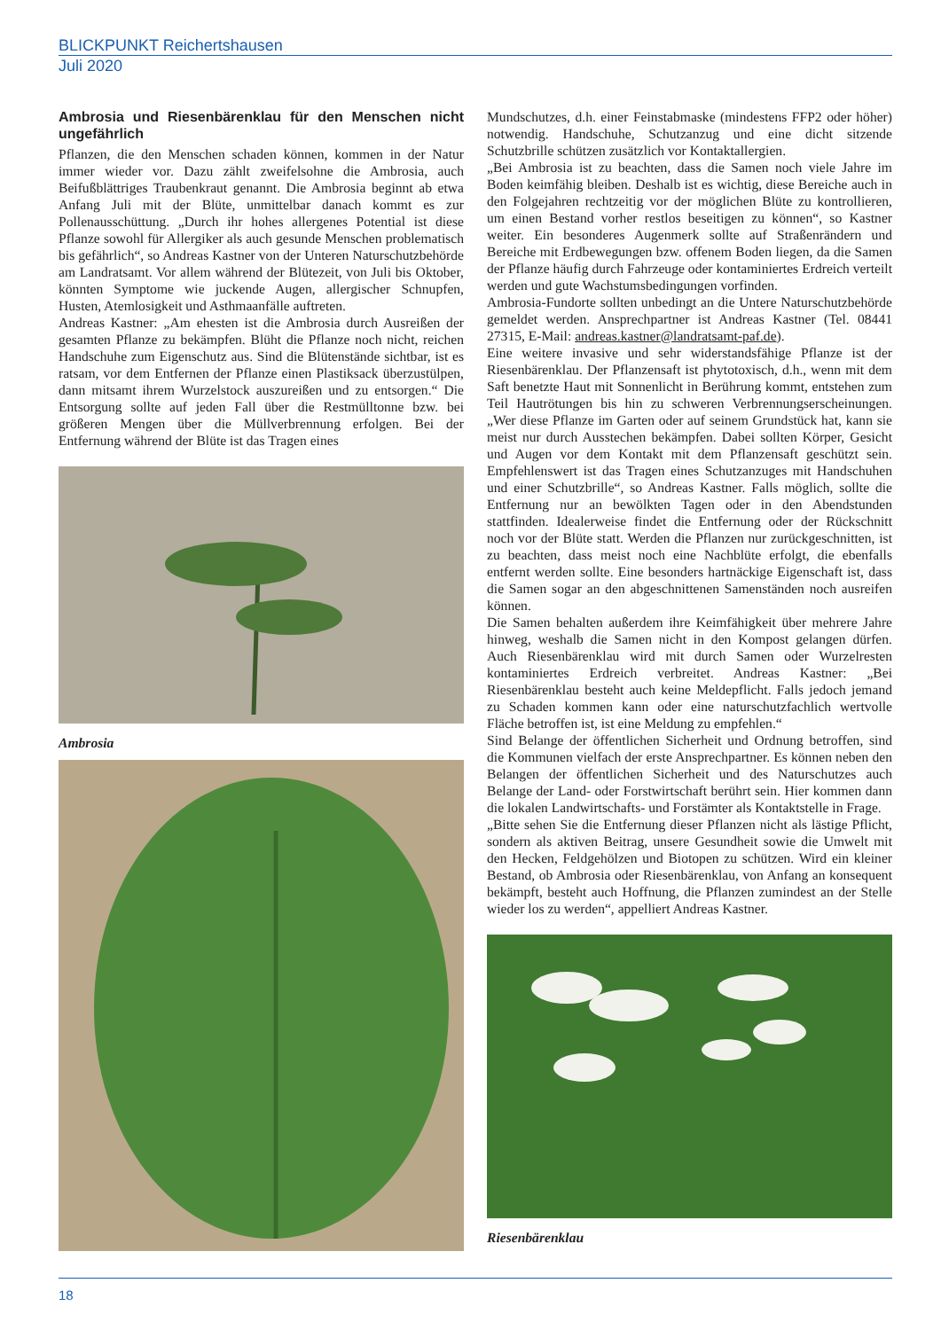BLICKPUNKT Reichertshausen
Juli 2020
Ambrosia und Riesenbärenklau für den Menschen nicht ungefährlich
Pflanzen, die den Menschen schaden können, kommen in der Natur immer wieder vor. Dazu zählt zweifelsohne die Ambrosia, auch Beifußblättriges Traubenkraut genannt. Die Ambrosia beginnt ab etwa Anfang Juli mit der Blüte, unmittelbar danach kommt es zur Pollenausschüttung. „Durch ihr hohes allergenes Potential ist diese Pflanze sowohl für Allergiker als auch gesunde Menschen problematisch bis gefährlich“, so Andreas Kastner von der Unteren Naturschutzbehörde am Landratsamt. Vor allem während der Blütezeit, von Juli bis Oktober, könnten Symptome wie juckende Augen, allergischer Schnupfen, Husten, Atemlosigkeit und Asthmaanfälle auftreten.
Andreas Kastner: „Am ehesten ist die Ambrosia durch Ausreißen der gesamten Pflanze zu bekämpfen. Blüht die Pflanze noch nicht, reichen Handschuhe zum Eigenschutz aus. Sind die Blütenstände sichtbar, ist es ratsam, vor dem Entfernen der Pflanze einen Plastiksack überzustülpen, dann mitsamt ihrem Wurzelstock auszureißen und zu entsorgen.“ Die Entsorgung sollte auf jeden Fall über die Restmülltonne bzw. bei größeren Mengen über die Müllverbrennung erfolgen. Bei der Entfernung während der Blüte ist das Tragen eines
Ambrosia
Mundschutzes, d.h. einer Feinstabmaske (mindestens FFP2 oder höher) notwendig. Handschuhe, Schutzanzug und eine dicht sitzende Schutzbrille schützen zusätzlich vor Kontaktallergien.
„Bei Ambrosia ist zu beachten, dass die Samen noch viele Jahre im Boden keimfähig bleiben. Deshalb ist es wichtig, diese Bereiche auch in den Folgejahren rechtzeitig vor der möglichen Blüte zu kontrollieren, um einen Bestand vorher restlos beseitigen zu können“, so Kastner weiter. Ein besonderes Augenmerk sollte auf Straßenrändern und Bereiche mit Erdbewegungen bzw. offenem Boden liegen, da die Samen der Pflanze häufig durch Fahrzeuge oder kontaminiertes Erdreich verteilt werden und gute Wachstumsbedingungen vorfinden.
Ambrosia-Fundorte sollten unbedingt an die Untere Naturschutzbehörde gemeldet werden. Ansprechpartner ist Andreas Kastner (Tel. 08441 27315, E-Mail: andreas.kastner@landratsamt-paf.de).
Eine weitere invasive und sehr widerstandsfähige Pflanze ist der Riesenbärenklau. Der Pflanzensaft ist phytotoxisch, d.h., wenn mit dem Saft benetzte Haut mit Sonnenlicht in Berührung kommt, entstehen zum Teil Hautrötungen bis hin zu schweren Verbrennungserscheinungen. „Wer diese Pflanze im Garten oder auf seinem Grundstück hat, kann sie meist nur durch Ausstechen bekämpfen. Dabei sollten Körper, Gesicht und Augen vor dem Kontakt mit dem Pflanzensaft geschützt sein. Empfehlenswert ist das Tragen eines Schutzanzuges mit Handschuhen und einer Schutzbrille“, so Andreas Kastner. Falls möglich, sollte die Entfernung nur an bewölkten Tagen oder in den Abendstunden stattfinden. Idealerweise findet die Entfernung oder der Rückschnitt noch vor der Blüte statt. Werden die Pflanzen nur zurückgeschnitten, ist zu beachten, dass meist noch eine Nachblüte erfolgt, die ebenfalls entfernt werden sollte. Eine besonders hartnäckige Eigenschaft ist, dass die Samen sogar an den abgeschnittenen Samenständen noch ausreifen können.
Die Samen behalten außerdem ihre Keimfähigkeit über mehrere Jahre hinweg, weshalb die Samen nicht in den Kompost gelangen dürfen. Auch Riesenbärenklau wird mit durch Samen oder Wurzelresten kontaminiertes Erdreich verbreitet. Andreas Kastner: „Bei Riesenbärenklau besteht auch keine Meldepflicht. Falls jedoch jemand zu Schaden kommen kann oder eine naturschutzfachlich wertvolle Fläche betroffen ist, ist eine Meldung zu empfehlen.“
Sind Belange der öffentlichen Sicherheit und Ordnung betroffen, sind die Kommunen vielfach der erste Ansprechpartner. Es können neben den Belangen der öffentlichen Sicherheit und des Naturschutzes auch Belange der Land- oder Forstwirtschaft berührt sein. Hier kommen dann die lokalen Landwirtschafts- und Forstämter als Kontaktstelle in Frage.
„Bitte sehen Sie die Entfernung dieser Pflanzen nicht als lästige Pflicht, sondern als aktiven Beitrag, unsere Gesundheit sowie die Umwelt mit den Hecken, Feldgehölzen und Biotopen zu schützen. Wird ein kleiner Bestand, ob Ambrosia oder Riesenbärenklau, von Anfang an konsequent bekämpft, besteht auch Hoffnung, die Pflanzen zumindest an der Stelle wieder los zu werden“, appelliert Andreas Kastner.
Riesenbärenklau
18